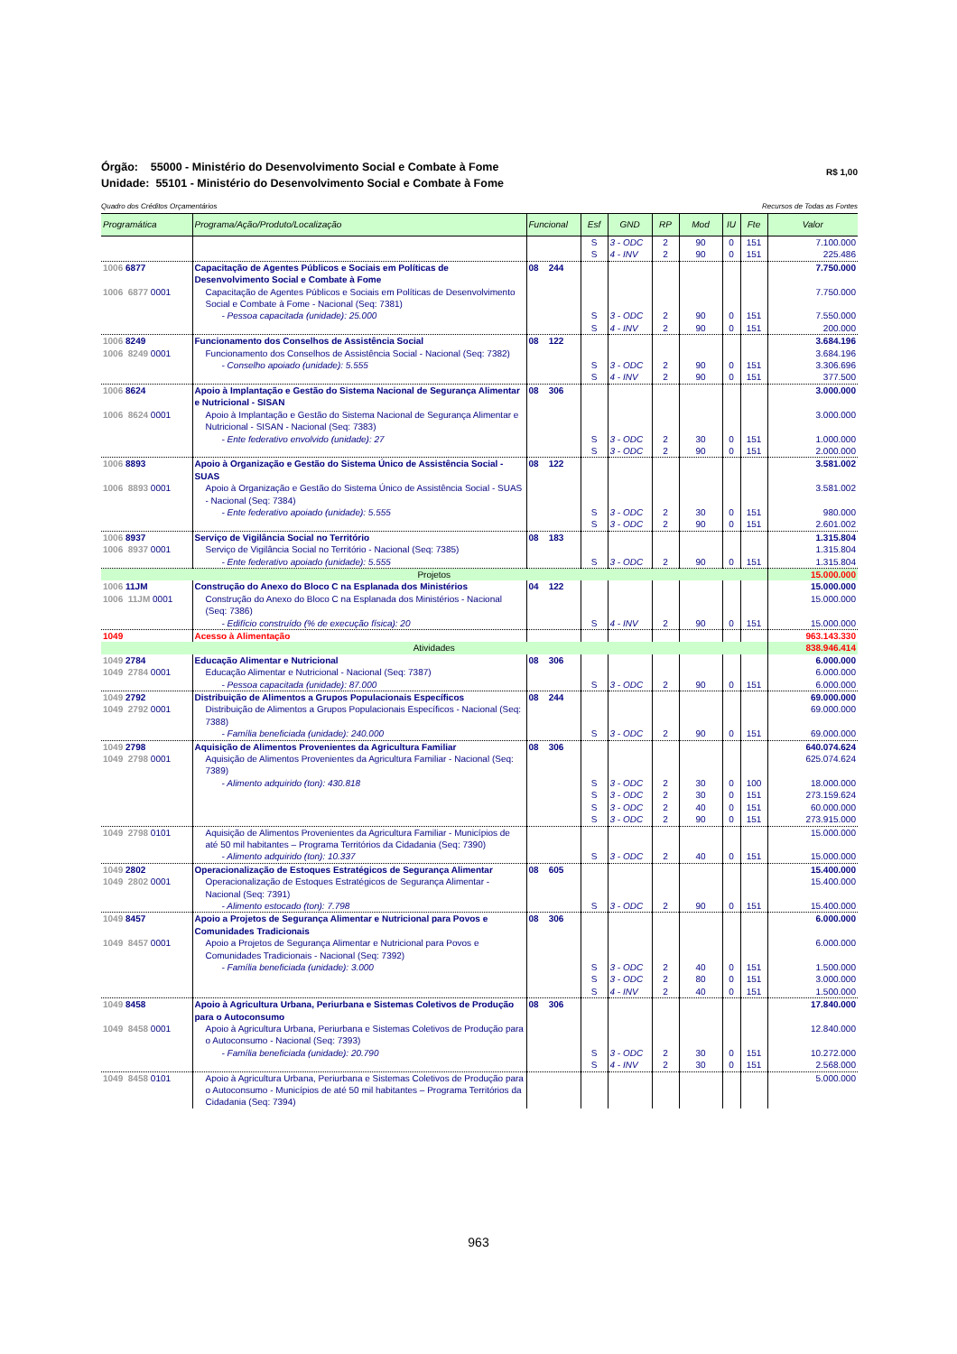R$ 1,00 Órgão: 55000 - Ministério do Desenvolvimento Social e Combate à Fome
Unidade: 55101 - Ministério do Desenvolvimento Social e Combate à Fome
Recursos de Todas as Fontes Quadro dos Créditos Orçamentários
| Programática | Programa/Ação/Produto/Localização | Funcional | Esf | GND | RP | Mod | IU | Fte | Valor |
| --- | --- | --- | --- | --- | --- | --- | --- | --- | --- |
| | | | S | 3 - ODC | 2 | 90 | 0 | 151 | 7.100.000 |
| | | | S | 4 - INV | 2 | 90 | 0 | 151 | 225.486 |
| 1006 6877 | Capacitação de Agentes Públicos e Sociais em Políticas de Desenvolvimento Social e Combate à Fome | 08 244 | | | | | | | 7.750.000 |
| 1006 6877 0001 | Capacitação de Agentes Públicos e Sociais em Políticas de Desenvolvimento Social e Combate à Fome - Nacional (Seq: 7381) | | | | | | | | 7.750.000 |
| | - Pessoa capacitada (unidade): 25.000 | | S | 3 - ODC | 2 | 90 | 0 | 151 | 7.550.000 |
| | | | S | 4 - INV | 2 | 90 | 0 | 151 | 200.000 |
| 1006 8249 | Funcionamento dos Conselhos de Assistência Social | 08 122 | | | | | | | 3.684.196 |
| 1006 8249 0001 | Funcionamento dos Conselhos de Assistência Social - Nacional (Seq: 7382) | | | | | | | | 3.684.196 |
| | - Conselho apoiado (unidade): 5.555 | | S | 3 - ODC | 2 | 90 | 0 | 151 | 3.306.696 |
| | | | S | 4 - INV | 2 | 90 | 0 | 151 | 377.500 |
| 1006 8624 | Apoio à Implantação e Gestão do Sistema Nacional de Segurança Alimentar e Nutricional - SISAN | 08 306 | | | | | | | 3.000.000 |
| 1006 8624 0001 | Apoio à Implantação e Gestão do Sistema Nacional de Segurança Alimentar e Nutricional - SISAN - Nacional (Seq: 7383) | | | | | | | | 3.000.000 |
| | - Ente federativo envolvido (unidade): 27 | | S | 3 - ODC | 2 | 30 | 0 | 151 | 1.000.000 |
| | | | S | 3 - ODC | 2 | 90 | 0 | 151 | 2.000.000 |
| 1006 8893 | Apoio à Organização e Gestão do Sistema Único de Assistência Social - SUAS | 08 122 | | | | | | | 3.581.002 |
| 1006 8893 0001 | Apoio à Organização e Gestão do Sistema Único de Assistência Social - SUAS - Nacional (Seq: 7384) | | | | | | | | 3.581.002 |
| | - Ente federativo apoiado (unidade): 5.555 | | S | 3 - ODC | 2 | 30 | 0 | 151 | 980.000 |
| | | | S | 3 - ODC | 2 | 90 | 0 | 151 | 2.601.002 |
| 1006 8937 | Serviço de Vigilância Social no Território | 08 183 | | | | | | | 1.315.804 |
| 1006 8937 0001 | Serviço de Vigilância Social no Território - Nacional (Seq: 7385) | | | | | | | | 1.315.804 |
| | - Ente federativo apoiado (unidade): 5.555 | | S | 3 - ODC | 2 | 90 | 0 | 151 | 1.315.804 |
| Projetos | | | | | | | | | 15.000.000 |
| 1006 11JM | Construção do Anexo do Bloco C na Esplanada dos Ministérios | 04 122 | | | | | | | 15.000.000 |
| 1006 11JM 0001 | Construção do Anexo do Bloco C na Esplanada dos Ministérios - Nacional (Seq: 7386) | | | | | | | | 15.000.000 |
| | - Edifício construído (% de execução física): 20 | | S | 4 - INV | 2 | 90 | 0 | 151 | 15.000.000 |
| 1049 | Acesso à Alimentação | | | | | | | | 963.143.330 |
| Atividades | | | | | | | | | 838.946.414 |
| 1049 2784 | Educação Alimentar e Nutricional | 08 306 | | | | | | | 6.000.000 |
| 1049 2784 0001 | Educação Alimentar e Nutricional - Nacional (Seq: 7387) | | | | | | | | 6.000.000 |
| | - Pessoa capacitada (unidade): 87.000 | | S | 3 - ODC | 2 | 90 | 0 | 151 | 6.000.000 |
| 1049 2792 | Distribuição de Alimentos a Grupos Populacionais Específicos | 08 244 | | | | | | | 69.000.000 |
| 1049 2792 0001 | Distribuição de Alimentos a Grupos Populacionais Específicos - Nacional (Seq: 7388) | | | | | | | | 69.000.000 |
| | - Família beneficiada (unidade): 240.000 | | S | 3 - ODC | 2 | 90 | 0 | 151 | 69.000.000 |
| 1049 2798 | Aquisição de Alimentos Provenientes da Agricultura Familiar | 08 306 | | | | | | | 640.074.624 |
| 1049 2798 0001 | Aquisição de Alimentos Provenientes da Agricultura Familiar - Nacional (Seq: 7389) | | | | | | | | 625.074.624 |
| | - Alimento adquirido (ton): 430.818 | | S | 3 - ODC | 2 | 30 | 0 | 100 | 18.000.000 |
| | | | S | 3 - ODC | 2 | 30 | 0 | 151 | 273.159.624 |
| | | | S | 3 - ODC | 2 | 40 | 0 | 151 | 60.000.000 |
| | | | S | 3 - ODC | 2 | 90 | 0 | 151 | 273.915.000 |
| 1049 2798 0101 | Aquisição de Alimentos Provenientes da Agricultura Familiar - Municípios de até 50 mil habitantes – Programa Territórios da Cidadania (Seq: 7390) | | | | | | | | 15.000.000 |
| | - Alimento adquirido (ton): 10.337 | | S | 3 - ODC | 2 | 40 | 0 | 151 | 15.000.000 |
| 1049 2802 | Operacionalização de Estoques Estratégicos de Segurança Alimentar | 08 605 | | | | | | | 15.400.000 |
| 1049 2802 0001 | Operacionalização de Estoques Estratégicos de Segurança Alimentar - Nacional (Seq: 7391) | | | | | | | | 15.400.000 |
| | - Alimento estocado (ton): 7.798 | | S | 3 - ODC | 2 | 90 | 0 | 151 | 15.400.000 |
| 1049 8457 | Apoio a Projetos de Segurança Alimentar e Nutricional para Povos e Comunidades Tradicionais | 08 306 | | | | | | | 6.000.000 |
| 1049 8457 0001 | Apoio a Projetos de Segurança Alimentar e Nutricional para Povos e Comunidades Tradicionais - Nacional (Seq: 7392) | | | | | | | | 6.000.000 |
| | - Família beneficiada (unidade): 3.000 | | S | 3 - ODC | 2 | 40 | 0 | 151 | 1.500.000 |
| | | | S | 3 - ODC | 2 | 80 | 0 | 151 | 3.000.000 |
| | | | S | 4 - INV | 2 | 40 | 0 | 151 | 1.500.000 |
| 1049 8458 | Apoio à Agricultura Urbana, Periurbana e Sistemas Coletivos de Produção para o Autoconsumo | 08 306 | | | | | | | 17.840.000 |
| 1049 8458 0001 | Apoio à Agricultura Urbana, Periurbana e Sistemas Coletivos de Produção para o Autoconsumo - Nacional (Seq: 7393) | | | | | | | | 12.840.000 |
| | - Família beneficiada (unidade): 20.790 | | S | 3 - ODC | 2 | 30 | 0 | 151 | 10.272.000 |
| | | | S | 4 - INV | 2 | 30 | 0 | 151 | 2.568.000 |
| 1049 8458 0101 | Apoio à Agricultura Urbana, Periurbana e Sistemas Coletivos de Produção para o Autoconsumo - Municípios de até 50 mil habitantes – Programa Territórios da Cidadania (Seq: 7394) | | | | | | | | 5.000.000 |
963